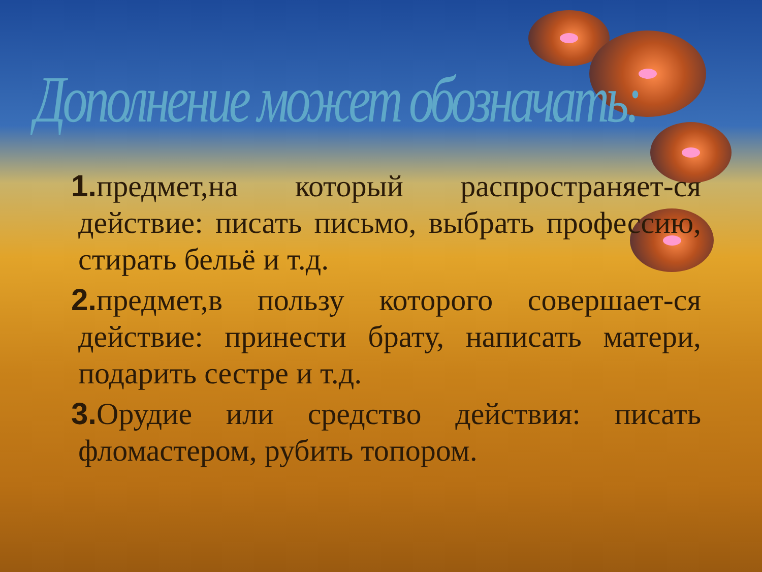Дополнение может обозначать:
1. предмет,на который распространяет-ся действие: писать письмо, выбрать профессию, стирать бельё и т.д.
2. предмет,в пользу которого совершает-ся действие: принести брату, написать матери, подарить сестре и т.д.
3. Орудие или средство действия: писать фломастером, рубить топором.